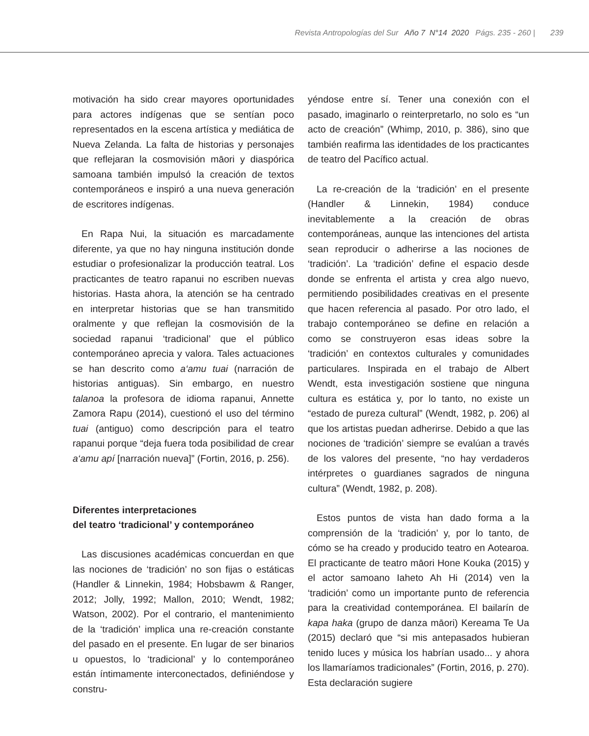Revista Antropologías del Sur Año 7 N°14 2020 Págs. 235 - 260 | 239
motivación ha sido crear mayores oportunidades para actores indígenas que se sentían poco representados en la escena artística y mediática de Nueva Zelanda. La falta de historias y personajes que reflejaran la cosmovisión māori y diaspórica samoana también impulsó la creación de textos contemporáneos e inspiró a una nueva generación de escritores indígenas.
En Rapa Nui, la situación es marcadamente diferente, ya que no hay ninguna institución donde estudiar o profesionalizar la producción teatral. Los practicantes de teatro rapanui no escriben nuevas historias. Hasta ahora, la atención se ha centrado en interpretar historias que se han transmitido oralmente y que reflejan la cosmovisión de la sociedad rapanui ‘tradicional’ que el público contemporáneo aprecia y valora. Tales actuaciones se han descrito como a‘amu tuai (narración de historias antiguas). Sin embargo, en nuestro talanoa la profesora de idioma rapanui, Annette Zamora Rapu (2014), cuestionó el uso del término tuai (antiguo) como descripción para el teatro rapanui porque “deja fuera toda posibilidad de crear a‘amu apí [narración nueva]” (Fortin, 2016, p. 256).
Diferentes interpretaciones
del teatro ‘tradicional’ y contemporáneo
Las discusiones académicas concuerdan en que las nociones de ‘tradición’ no son fijas o estáticas (Handler & Linnekin, 1984; Hobsbawm & Ranger, 2012; Jolly, 1992; Mallon, 2010; Wendt, 1982; Watson, 2002). Por el contrario, el mantenimiento de la ‘tradición’ implica una re-creación constante del pasado en el presente. En lugar de ser binarios u opuestos, lo ‘tradicional’ y lo contemporáneo están íntimamente interconectados, definiéndose y constru-
yéndose entre sí. Tener una conexión con el pasado, imaginarlo o reinterpretarlo, no solo es “un acto de creación” (Whimp, 2010, p. 386), sino que también reafirma las identidades de los practicantes de teatro del Pacífico actual.
La re-creación de la ‘tradición’ en el presente (Handler & Linnekin, 1984) conduce inevitablemente a la creación de obras contemporáneas, aunque las intenciones del artista sean reproducir o adherirse a las nociones de ‘tradición’. La ‘tradición’ define el espacio desde donde se enfrenta el artista y crea algo nuevo, permitiendo posibilidades creativas en el presente que hacen referencia al pasado. Por otro lado, el trabajo contemporáneo se define en relación a como se construyeron esas ideas sobre la ‘tradición’ en contextos culturales y comunidades particulares. Inspirada en el trabajo de Albert Wendt, esta investigación sostiene que ninguna cultura es estática y, por lo tanto, no existe un “estado de pureza cultural” (Wendt, 1982, p. 206) al que los artistas puedan adherirse. Debido a que las nociones de ‘tradición’ siempre se evalúan a través de los valores del presente, “no hay verdaderos intérpretes o guardianes sagrados de ninguna cultura” (Wendt, 1982, p. 208).
Estos puntos de vista han dado forma a la comprensión de la ‘tradición’ y, por lo tanto, de cómo se ha creado y producido teatro en Aotearoa. El practicante de teatro māori Hone Kouka (2015) y el actor samoano Iaheto Ah Hi (2014) ven la ‘tradición’ como un importante punto de referencia para la creatividad contemporánea. El bailarín de kapa haka (grupo de danza māori) Kereama Te Ua (2015) declaró que “si mis antepasados hubieran tenido luces y música los habrían usado... y ahora los llamaríamos tradicionales” (Fortin, 2016, p. 270). Esta declaración sugiere